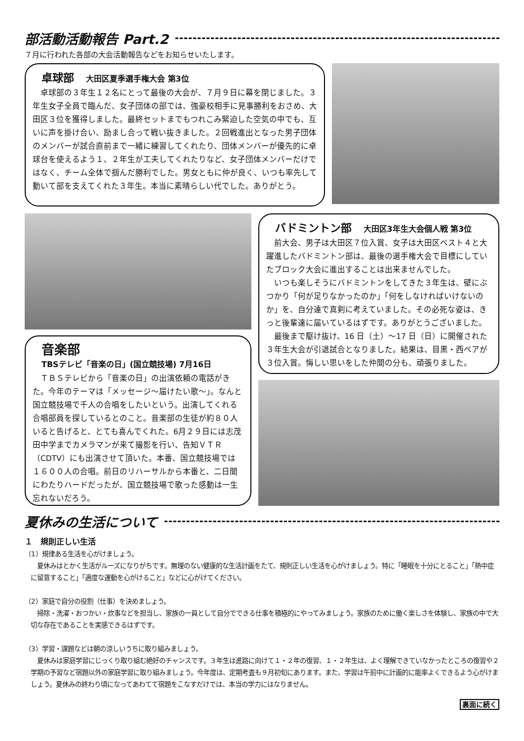部活動活動報告 Part.2
７月に行われた各部の大会活動報告などをお知らせいたします。
卓球部 大田区夏季選手権大会 第3位
　卓球部の３年生１２名にとって最後の大会が、７月９日に幕を閉じました。３年生女子全員で臨んだ、女子団体の部では、強豪校相手に見事勝利をおさめ、大田区３位を獲得しました。最終セットまでもつれこみ緊迫した空気の中でも、互いに声を掛け合い、励まし合って戦い抜きました。２回戦進出となった男子団体のメンバーが試合直前まで一緒に練習してくれたり、団体メンバーが優先的に卓球台を使えるよう１、２年生が工夫してくれたりなど、女子団体メンバーだけではなく、チーム全体で掴んだ勝利でした。男女ともに仲が良く、いつも率先して動いて部を支えてくれた３年生。本当に素晴らしい代でした。ありがとう。
音楽部
TBSテレビ「音楽の日」(国立競技場) 7月16日
　ＴＢＳテレビから「音楽の日」の出演依頼の電話がきた。今年のテーマは「メッセージ～届けたい歌～」。なんと国立競技場で千人の合唱をしたいという。出演してくれる合唱部員を探しているとのこと。音楽部の生徒が約８０人いると告げると、とても喜んでくれた。6月２９日には志茂田中学までカメラマンが来て撮影を行い、告知ＶＴＲ（CDTV）にも出演させて頂いた。本番、国立競技場では１６００人の合唱。前日のリハーサルから本番と、二日間にわたりハードだったが、国立競技場で歌った感動は一生忘れないだろう。
バドミントン部 大田区3年生大会個人戦 第3位
　前大会、男子は大田区７位入賞、女子は大田区ベスト４と大躍進したバドミントン部は、最後の選手権大会で目標にしていたブロック大会に進出することは出来ませんでした。
　いつも楽しそうにバドミントンをしてきた３年生は、壁にぶつかり「何が足りなかったのか」「何をしなければいけないのか」を、自分達で真剣に考えていました。その必死な姿は、きっと後輩達に届いているはずです。ありがとうございました。
　最後まで駆け抜け、16 日（土）～17 日（日）に開催された３年生大会が引退試合となりました。結果は、目黒・西ペアが３位入賞。悔しい思いをした仲間の分も、頑張りました。
夏休みの生活について
１　規則正しい生活
（1）規律ある生活を心がけましょう。
　夏休みはとかく生活がルーズになりがちです。無理のない健康的な生活計画をたて、規則正しい生活を心がけましょう。特に「睡眠を十分にとること」「熱中症に留意すること」「適度な運動を心がけること」などに心がけてください。
（2）家庭で自分の役割（仕事）を決めましょう。
　掃除・洗濯・おつかい・炊事などを担当し、家族の一員として自分でできる仕事を積極的にやってみましょう。家族のために働く楽しさを体験し、家族の中で大切な存在であることを実感できるはずです。
（3）学習・課題などは朝の涼しいうちに取り組みましょう。
　夏休みは家庭学習にじっくり取り組む絶好のチャンスです。３年生は進路に向けて１・２年の復習、１・２年生は、よく理解できていなかったところの復習や２学期の予習など宿題以外の家庭学習に取り組みましょう。今年度は、定期考査も９月初旬にあります。また、学習は午前中に計画的に能率よくできるよう心がけましょう。夏休みの終わり頃になってあわてて宿題をこなすだけでは、本当の学力にはなりません。
裏面に続く